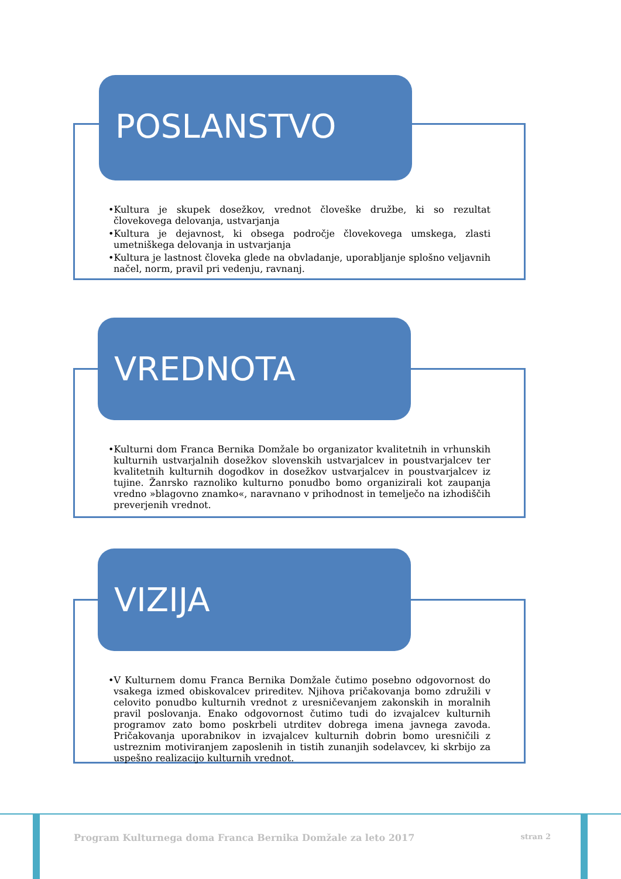POSLANSTVO
•Kultura je skupek dosežkov, vrednot človeške družbe, ki so rezultat človekovega delovanja, ustvarjanja
•Kultura je dejavnost, ki obsega področje človekovega umskega, zlasti umetniškega delovanja in ustvarjanja
•Kultura je lastnost človeka glede na obvladanje, uporabljanje splošno veljavnih načel, norm, pravil pri vedenju, ravnanj.
VREDNOTA
•Kulturni dom Franca Bernika Domžale bo organizator kvalitetnih in vrhunskih kulturnih ustvarjalnih dosežkov slovenskih ustvarjalcev in poustvarjalcev ter kvalitetnih kulturnih dogodkov in dosežkov ustvarjalcev in poustvarjalcev iz tujine. Žanrsko raznoliko kulturno ponudbo bomo organizirali kot zaupanja vredno »blagovno znamko«, naravnano v prihodnost in temelječo na izhodiščih preverjenih vrednot.
VIZIJA
•V Kulturnem domu Franca Bernika Domžale čutimo posebno odgovornost do vsakega izmed obiskovalcev prireditev. Njihova pričakovanja bomo združili v celovito ponudbo kulturnih vrednot z uresničevanjem zakonskih in moralnih pravil poslovanja. Enako odgovornost čutimo tudi do izvajalcev kulturnih programov zato bomo poskrbeli utrditev dobrega imena javnega zavoda. Pričakovanja uporabnikov in izvajalcev kulturnih dobrin bomo uresničili z ustreznim motiviranjem zaposlenih in tistih zunanjih sodelavcev, ki skrbijo za uspešno realizacijo kulturnih vrednot.
Program Kulturnega doma Franca Bernika Domžale za leto 2017 stran 2